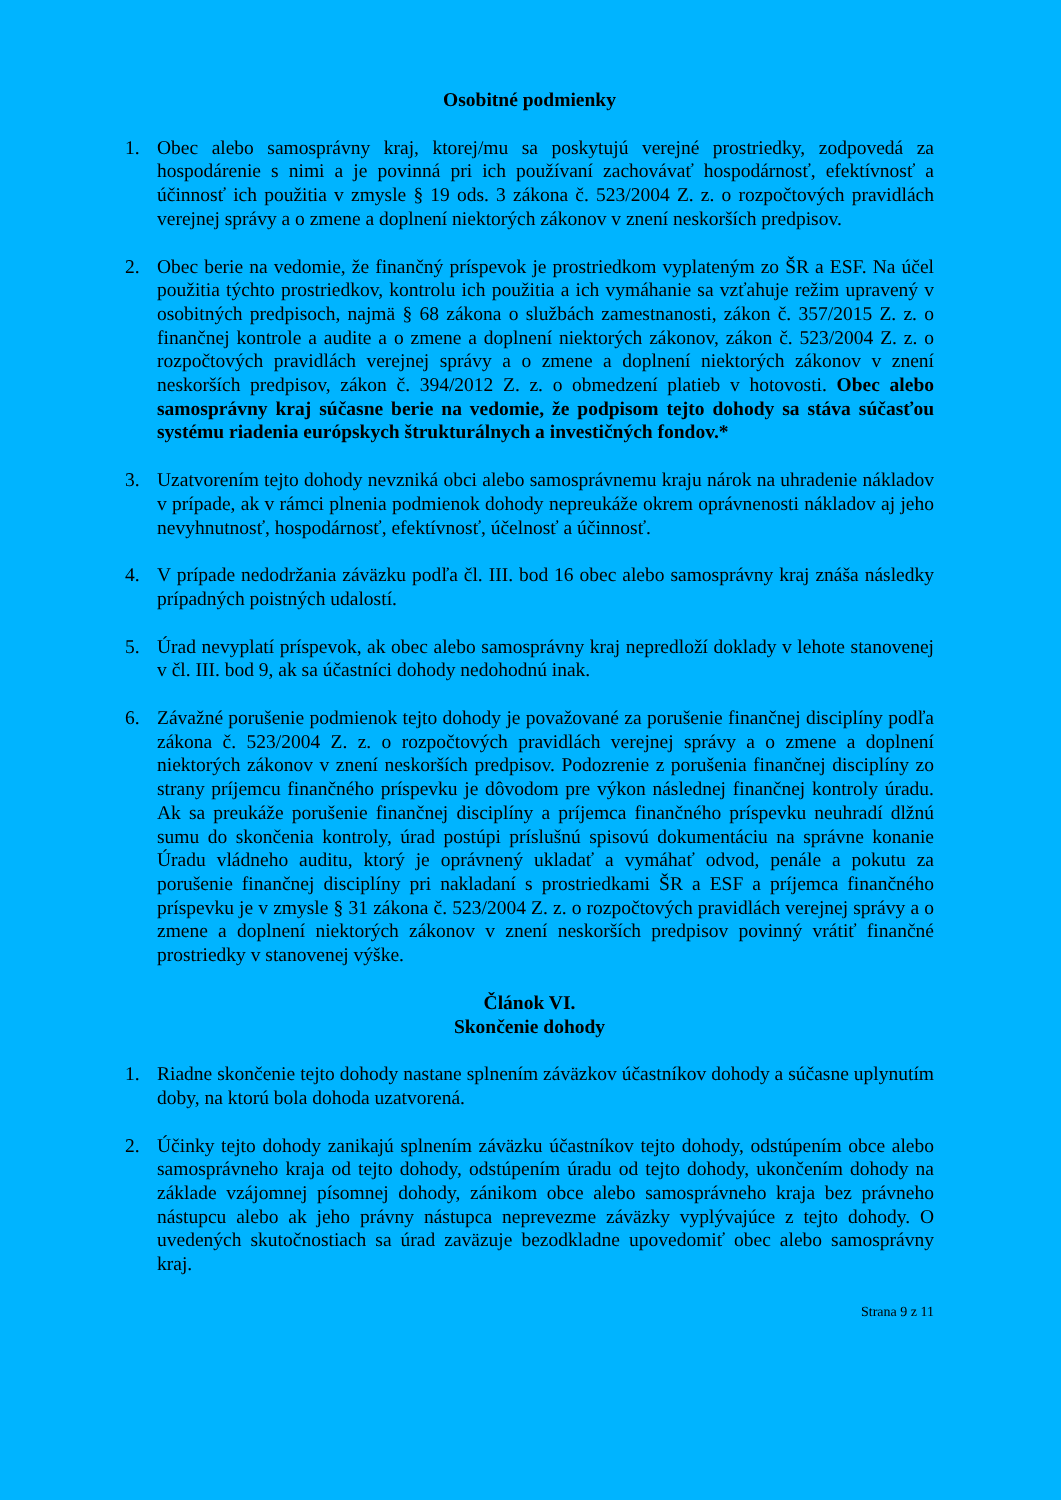Osobitné podmienky
1. Obec alebo samosprávny kraj, ktorej/mu sa poskytujú verejné prostriedky, zodpovedá za hospodárenie s nimi a je povinná pri ich používaní zachovávať hospodárnosť, efektívnosť a účinnosť ich použitia v zmysle § 19 ods. 3 zákona č. 523/2004 Z. z. o rozpočtových pravidlách verejnej správy a o zmene a doplnení niektorých zákonov v znení neskorších predpisov.
2. Obec berie na vedomie, že finančný príspevok je prostriedkom vyplateným zo ŠR a ESF. Na účel použitia týchto prostriedkov, kontrolu ich použitia a ich vymáhanie sa vzťahuje režim upravený v osobitných predpisoch, najmä § 68 zákona o službách zamestnanosti, zákon č. 357/2015 Z. z. o finančnej kontrole a audite a o zmene a doplnení niektorých zákonov, zákon č. 523/2004 Z. z. o rozpočtových pravidlách verejnej správy a o zmene a doplnení niektorých zákonov v znení neskorších predpisov, zákon č. 394/2012 Z. z. o obmedzení platieb v hotovosti. Obec alebo samosprávny kraj súčasne berie na vedomie, že podpisom tejto dohody sa stáva súčasťou systému riadenia európskych štrukturálnych a investičných fondov.*
3. Uzatvorením tejto dohody nevzniká obci alebo samosprávnemu kraju nárok na uhradenie nákladov v prípade, ak v rámci plnenia podmienok dohody nepreukáže okrem oprávnenosti nákladov aj jeho nevyhnutnosť, hospodárnosť, efektívnosť, účelnosť a účinnosť.
4. V prípade nedodržania záväzku podľa čl. III. bod 16 obec alebo samosprávny kraj znáša následky prípadných poistných udalostí.
5. Úrad nevyplatí príspevok, ak obec alebo samosprávny kraj nepredloží doklady v lehote stanovenej v čl. III. bod 9, ak sa účastníci dohody nedohodnú inak.
6. Závažné porušenie podmienok tejto dohody je považované za porušenie finančnej disciplíny podľa zákona č. 523/2004 Z. z. o rozpočtových pravidlách verejnej správy a o zmene a doplnení niektorých zákonov v znení neskorších predpisov. Podozrenie z porušenia finančnej disciplíny zo strany príjemcu finančného príspevku je dôvodom pre výkon následnej finančnej kontroly úradu. Ak sa preukáže porušenie finančnej disciplíny a príjemca finančného príspevku neuhradí dlžnú sumu do skončenia kontroly, úrad postúpi príslušnú spisovú dokumentáciu na správne konanie Úradu vládneho auditu, ktorý je oprávnený ukladať a vymáhať odvod, penále a pokutu za porušenie finančnej disciplíny pri nakladaní s prostriedkami ŠR a ESF a príjemca finančného príspevku je v zmysle § 31 zákona č. 523/2004 Z. z. o rozpočtových pravidlách verejnej správy a o zmene a doplnení niektorých zákonov v znení neskorších predpisov povinný vrátiť finančné prostriedky v stanovenej výške.
Článok VI.
Skončenie dohody
1. Riadne skončenie tejto dohody nastane splnením záväzkov účastníkov dohody a súčasne uplynutím doby, na ktorú bola dohoda uzatvorená.
2. Účinky tejto dohody zanikajú splnením záväzku účastníkov tejto dohody, odstúpením obce alebo samosprávneho kraja od tejto dohody, odstúpením úradu od tejto dohody, ukončením dohody na základe vzájomnej písomnej dohody, zánikom obce alebo samosprávneho kraja bez právneho nástupcu alebo ak jeho právny nástupca neprevezme záväzky vyplývajúce z tejto dohody. O uvedených skutočnostiach sa úrad zaväzuje bezodkladne upovedomiť obec alebo samosprávny kraj.
Strana 9 z 11